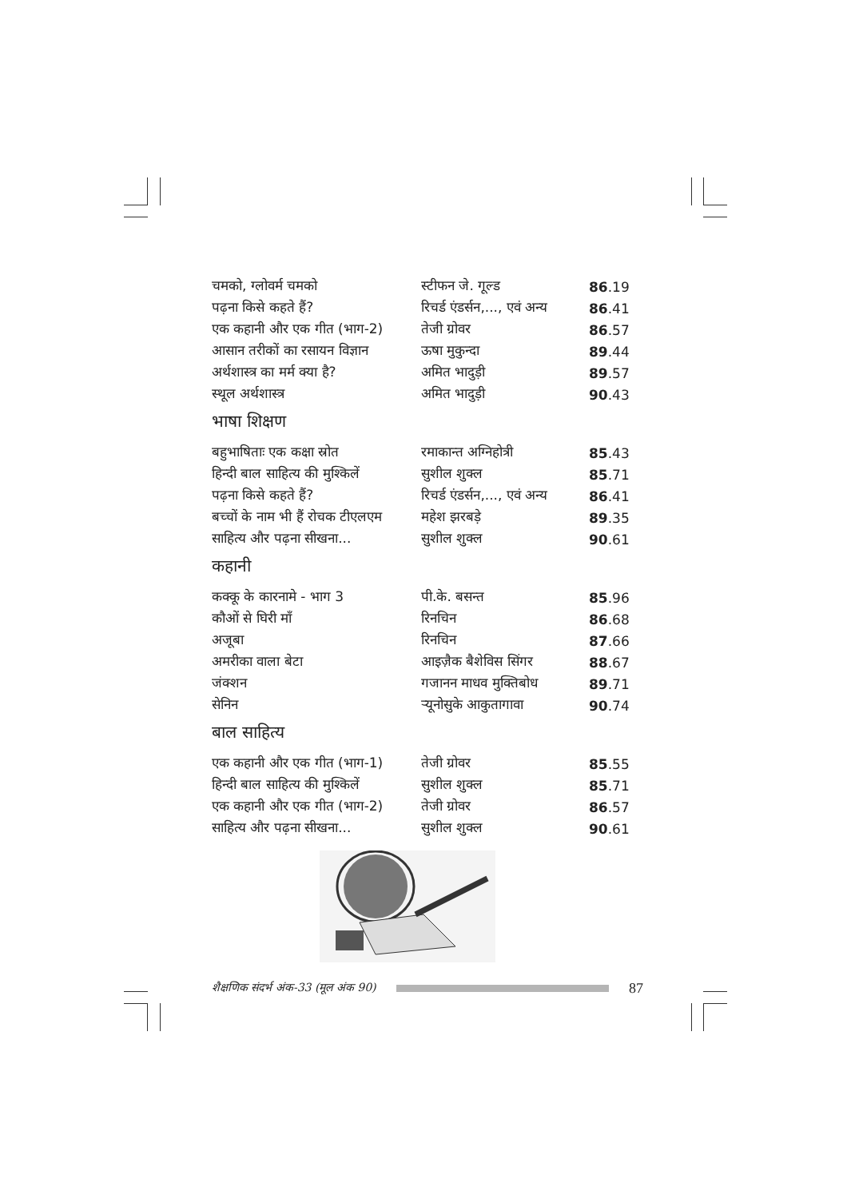| चमको, ग्लोवर्म चमको | स्टीफन जे. गूल्ड | 86 .19 |
| पढ़ना किसे कहते हैं? | रिचर्ड एंडर्सन,..., एवं अन्य | 86 .41 |
| एक कहानी और एक गीत (भाग-2) | तेजी ग्रोवर | 86 .57 |
| आसान तरीकों का रसायन विज्ञान | ऊषा मुकुन्दा | 89 .44 |
| अर्थशास्त्र का मर्म क्या है? | अमित भादुड़ी | 89 .57 |
| स्थूल अर्थशास्त्र | अमित भादुड़ी | 90 .43 |
भाषा शिक्षण
| बहुभाषिताः एक कक्षा स्रोत | रमाकान्त अग्निहोत्री | 85 .43 |
| हिन्दी बाल साहित्य की मुश्किलें | सुशील शुक्ल | 85 .71 |
| पढ़ना किसे कहते हैं? | रिचर्ड एंडर्सन,..., एवं अन्य | 86 .41 |
| बच्चों के नाम भी हैं रोचक टीएलएम | महेश झरबड़े | 89 .35 |
| साहित्य और पढ़ना सीखना... | सुशील शुक्ल | 90 .61 |
कहानी
| कक्कू के कारनामे - भाग 3 | पी.के. बसन्त | 85 .96 |
| कौओं से घिरी माँ | रिनचिन | 86 .68 |
| अजूबा | रिनचिन | 87 .66 |
| अमरीका वाला बेटा | आइज़ैक बैशेविस सिंगर | 88 .67 |
| जंक्शन | गजानन माधव मुक्तिबोध | 89 .71 |
| सेनिन | र्‍यूनोसुके आकुतागावा | 90 .74 |
बाल साहित्य
| एक कहानी और एक गीत (भाग-1) | तेजी ग्रोवर | 85 .55 |
| हिन्दी बाल साहित्य की मुश्किलें | सुशील शुक्ल | 85 .71 |
| एक कहानी और एक गीत (भाग-2) | तेजी ग्रोवर | 86 .57 |
| साहित्य और पढ़ना सीखना... | सुशील शुक्ल | 90 .61 |
शैक्षणिक संदर्भ अंक-33 (मूल अंक 90)
87